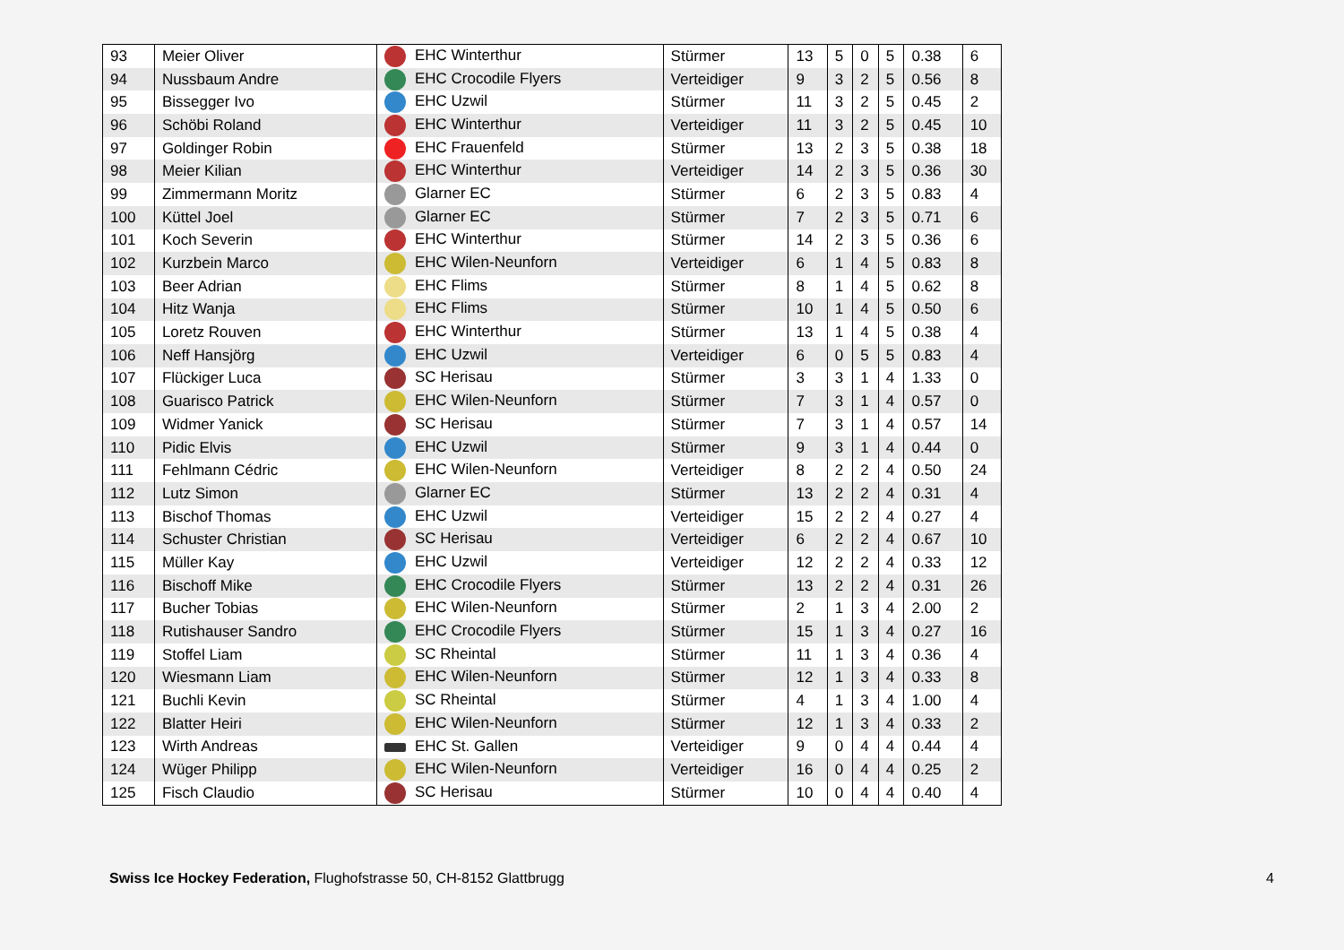| 93 | Meier Oliver | EHC Winterthur | Stürmer | 13 | 5 | 0 | 5 | 0.38 | 6 |
| 94 | Nussbaum Andre | EHC Crocodile Flyers | Verteidiger | 9 | 3 | 2 | 5 | 0.56 | 8 |
| 95 | Bissegger Ivo | EHC Uzwil | Stürmer | 11 | 3 | 2 | 5 | 0.45 | 2 |
| 96 | Schöbi Roland | EHC Winterthur | Verteidiger | 11 | 3 | 2 | 5 | 0.45 | 10 |
| 97 | Goldinger Robin | EHC Frauenfeld | Stürmer | 13 | 2 | 3 | 5 | 0.38 | 18 |
| 98 | Meier Kilian | EHC Winterthur | Verteidiger | 14 | 2 | 3 | 5 | 0.36 | 30 |
| 99 | Zimmermann Moritz | Glarner EC | Stürmer | 6 | 2 | 3 | 5 | 0.83 | 4 |
| 100 | Küttel Joel | Glarner EC | Stürmer | 7 | 2 | 3 | 5 | 0.71 | 6 |
| 101 | Koch Severin | EHC Winterthur | Stürmer | 14 | 2 | 3 | 5 | 0.36 | 6 |
| 102 | Kurzbein Marco | EHC Wilen-Neunforn | Verteidiger | 6 | 1 | 4 | 5 | 0.83 | 8 |
| 103 | Beer Adrian | EHC Flims | Stürmer | 8 | 1 | 4 | 5 | 0.62 | 8 |
| 104 | Hitz Wanja | EHC Flims | Stürmer | 10 | 1 | 4 | 5 | 0.50 | 6 |
| 105 | Loretz Rouven | EHC Winterthur | Stürmer | 13 | 1 | 4 | 5 | 0.38 | 4 |
| 106 | Neff Hansjörg | EHC Uzwil | Verteidiger | 6 | 0 | 5 | 5 | 0.83 | 4 |
| 107 | Flückiger Luca | SC Herisau | Stürmer | 3 | 3 | 1 | 4 | 1.33 | 0 |
| 108 | Guarisco Patrick | EHC Wilen-Neunforn | Stürmer | 7 | 3 | 1 | 4 | 0.57 | 0 |
| 109 | Widmer Yanick | SC Herisau | Stürmer | 7 | 3 | 1 | 4 | 0.57 | 14 |
| 110 | Pidic Elvis | EHC Uzwil | Stürmer | 9 | 3 | 1 | 4 | 0.44 | 0 |
| 111 | Fehlmann Cédric | EHC Wilen-Neunforn | Verteidiger | 8 | 2 | 2 | 4 | 0.50 | 24 |
| 112 | Lutz Simon | Glarner EC | Stürmer | 13 | 2 | 2 | 4 | 0.31 | 4 |
| 113 | Bischof Thomas | EHC Uzwil | Verteidiger | 15 | 2 | 2 | 4 | 0.27 | 4 |
| 114 | Schuster Christian | SC Herisau | Verteidiger | 6 | 2 | 2 | 4 | 0.67 | 10 |
| 115 | Müller Kay | EHC Uzwil | Verteidiger | 12 | 2 | 2 | 4 | 0.33 | 12 |
| 116 | Bischoff Mike | EHC Crocodile Flyers | Stürmer | 13 | 2 | 2 | 4 | 0.31 | 26 |
| 117 | Bucher Tobias | EHC Wilen-Neunforn | Stürmer | 2 | 1 | 3 | 4 | 2.00 | 2 |
| 118 | Rutishauser Sandro | EHC Crocodile Flyers | Stürmer | 15 | 1 | 3 | 4 | 0.27 | 16 |
| 119 | Stoffel Liam | SC Rheintal | Stürmer | 11 | 1 | 3 | 4 | 0.36 | 4 |
| 120 | Wiesmann Liam | EHC Wilen-Neunforn | Stürmer | 12 | 1 | 3 | 4 | 0.33 | 8 |
| 121 | Buchli Kevin | SC Rheintal | Stürmer | 4 | 1 | 3 | 4 | 1.00 | 4 |
| 122 | Blatter Heiri | EHC Wilen-Neunforn | Stürmer | 12 | 1 | 3 | 4 | 0.33 | 2 |
| 123 | Wirth Andreas | EHC St. Gallen | Verteidiger | 9 | 0 | 4 | 4 | 0.44 | 4 |
| 124 | Wüger Philipp | EHC Wilen-Neunforn | Verteidiger | 16 | 0 | 4 | 4 | 0.25 | 2 |
| 125 | Fisch Claudio | SC Herisau | Stürmer | 10 | 0 | 4 | 4 | 0.40 | 4 |
Swiss Ice Hockey Federation, Flughofstrasse 50, CH-8152 Glattbrugg
4